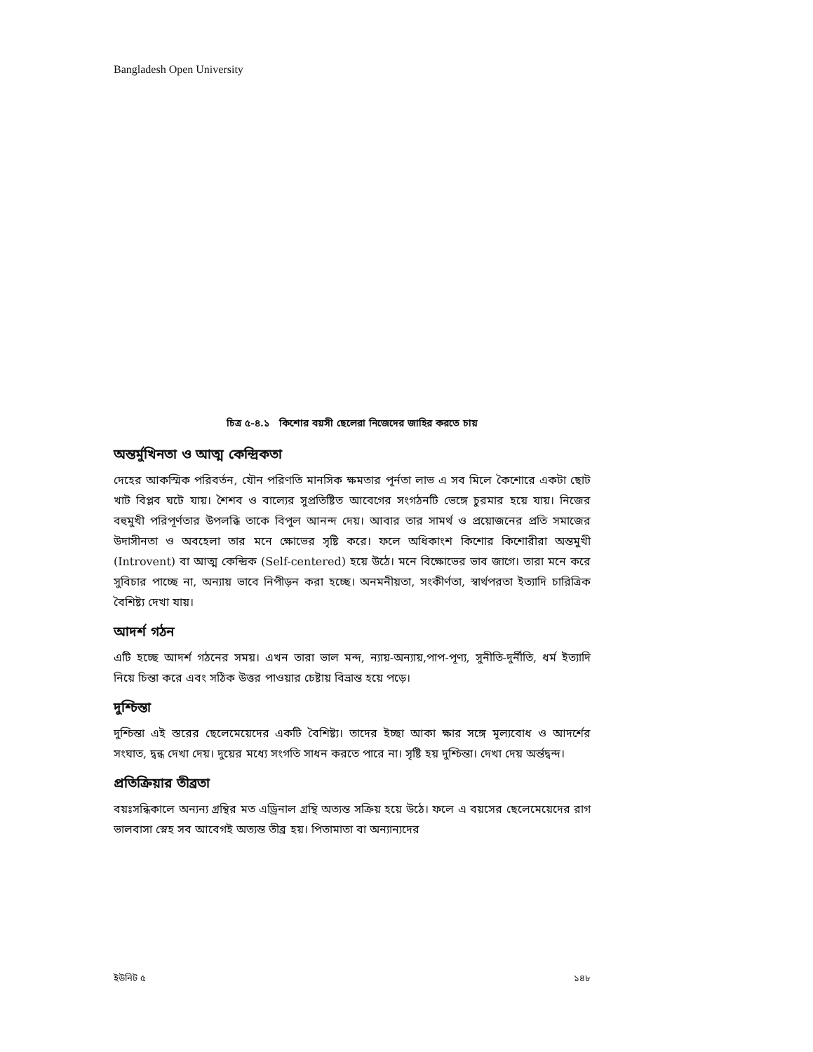Bangladesh Open University
চিত্র ৫-৪.১ কিশোর বয়সী ছেলেরা নিজেদের জাহির করতে চায়
অন্তর্মুখিনতা ও আত্ম কেন্দ্রিকতা
দেহের আকস্মিক পরিবর্তন, যৌন পরিণতি মানসিক ক্ষমতার পূর্নতা লাভ এ সব মিলে কৈশোরে একটা ছোট খাট বিপ্লব ঘটে যায়। শৈশব ও বাল্যের সুপ্রতিষ্টিত আবেগের সংগঠনটি ভেঙ্গে চুরমার হয়ে যায়। নিজের বহুমুখী পরিপূর্ণতার উপলব্ধি তাকে বিপুল আনন্দ দেয়। আবার তার সামর্থ ও প্রয়োজনের প্রতি সমাজের উদাসীনতা ও অবহেলা তার মনে ক্ষোভের সৃষ্টি করে। ফলে অধিকাংশ কিশোর কিশোরীরা অন্তমুখী (Introvent) বা আত্ম কেন্দ্রিক (Self-centered) হয়ে উঠে। মনে বিক্ষোভের ভাব জাগে। তারা মনে করে সুবিচার পাচ্ছে না, অন্যায় ভাবে নিপীড়ন করা হচ্ছে। অনমনীয়তা, সংকীর্ণতা, স্বার্থপরতা ইত্যাদি চারিত্রিক বৈশিষ্ট্য দেখা যায়।
আদর্শ গঠন
এটি হচ্ছে আদর্শ গঠনের সময়। এখন তারা ভাল মন্দ, ন্যায়-অন্যায়,পাপ-পূণ্য, সুনীতি-দুর্নীতি, ধর্ম ইত্যাদি নিয়ে চিন্তা করে এবং সঠিক উত্তর পাওয়ার চেষ্টায় বিভ্রান্ত হয়ে পড়ে।
দুশ্চিন্তা
দুশ্চিন্তা এই স্তরের ছেলেমেয়েদের একটি বৈশিষ্ট্য। তাদের ইচ্ছা আকা ক্ষার সঙ্গে মূল্যবোধ ও আদর্শের সংঘাত, দ্বন্ধ দেখা দেয়। দুয়ের মধ্যে সংগতি সাধন করতে পারে না। সৃষ্টি হয় দুশ্চিন্তা। দেখা দেয় অর্ন্তদ্বন্দ।
প্রতিক্রিয়ার তীব্রতা
বয়ঃসন্ধিকালে অন্যন্য গ্রন্থির মত এড্রিনাল গ্রন্থি অত্যন্ত সক্রিয় হয়ে উঠে। ফলে এ বয়সের ছেলেমেয়েদের রাগ ভালবাসা স্নেহ সব আবেগই অত্যন্ত তীব্র হয়। পিতামাতা বা অন্যান্যদের
ইউনিট ৫ ১৪৮